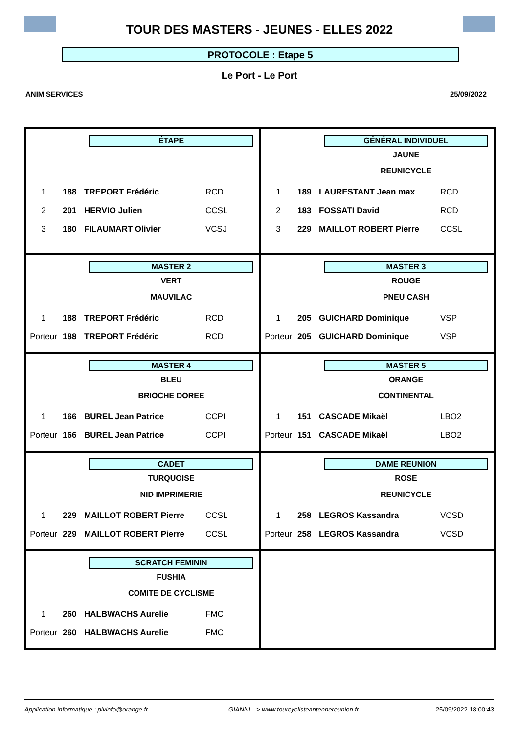TOUR DES MASTERS - JEUNES - ELLES 2022
PROTOCOLE : Etape 5
Le Port - Le Port
ANIM'SERVICES 25/09/2022
ÉTAPE
| 1 | 188 | TREPORT Frédéric | RCD |
| 2 | 201 | HERVIO Julien | CCSL |
| 3 | 180 | FILAUMART Olivier | VCSJ |
GÉNÉRAL INDIVIDUEL
JAUNE
REUNICYCLE
| 1 | 189 | LAURESTANT Jean max | RCD |
| 2 | 183 | FOSSATI David | RCD |
| 3 | 229 | MAILLOT ROBERT Pierre | CCSL |
MASTER 2
VERT
MAUVILAC
| 1 | 188 | TREPORT Frédéric | RCD |
| Porteur | 188 | TREPORT Frédéric | RCD |
MASTER 3
ROUGE
PNEU CASH
| 1 | 205 | GUICHARD Dominique | VSP |
| Porteur | 205 | GUICHARD Dominique | VSP |
MASTER 4
BLEU
BRIOCHE DOREE
| 1 | 166 | BUREL Jean Patrice | CCPI |
| Porteur | 166 | BUREL Jean Patrice | CCPI |
MASTER 5
ORANGE
CONTINENTAL
| 1 | 151 | CASCADE Mikaël | LBO2 |
| Porteur | 151 | CASCADE Mikaël | LBO2 |
CADET
TURQUOISE
NID IMPRIMERIE
| 1 | 229 | MAILLOT ROBERT Pierre | CCSL |
| Porteur | 229 | MAILLOT ROBERT Pierre | CCSL |
DAME REUNION
ROSE
REUNICYCLE
| 1 | 258 | LEGROS Kassandra | VCSD |
| Porteur | 258 | LEGROS Kassandra | VCSD |
SCRATCH FEMININ
FUSHIA
COMITE DE CYCLISME
| 1 | 260 | HALBWACHS Aurelie | FMC |
| Porteur | 260 | HALBWACHS Aurelie | FMC |
Application informatique : plvinfo@orange.fr : GIANNI --> www.tourcyclisteantennereunion.fr 25/09/2022 18:00:43